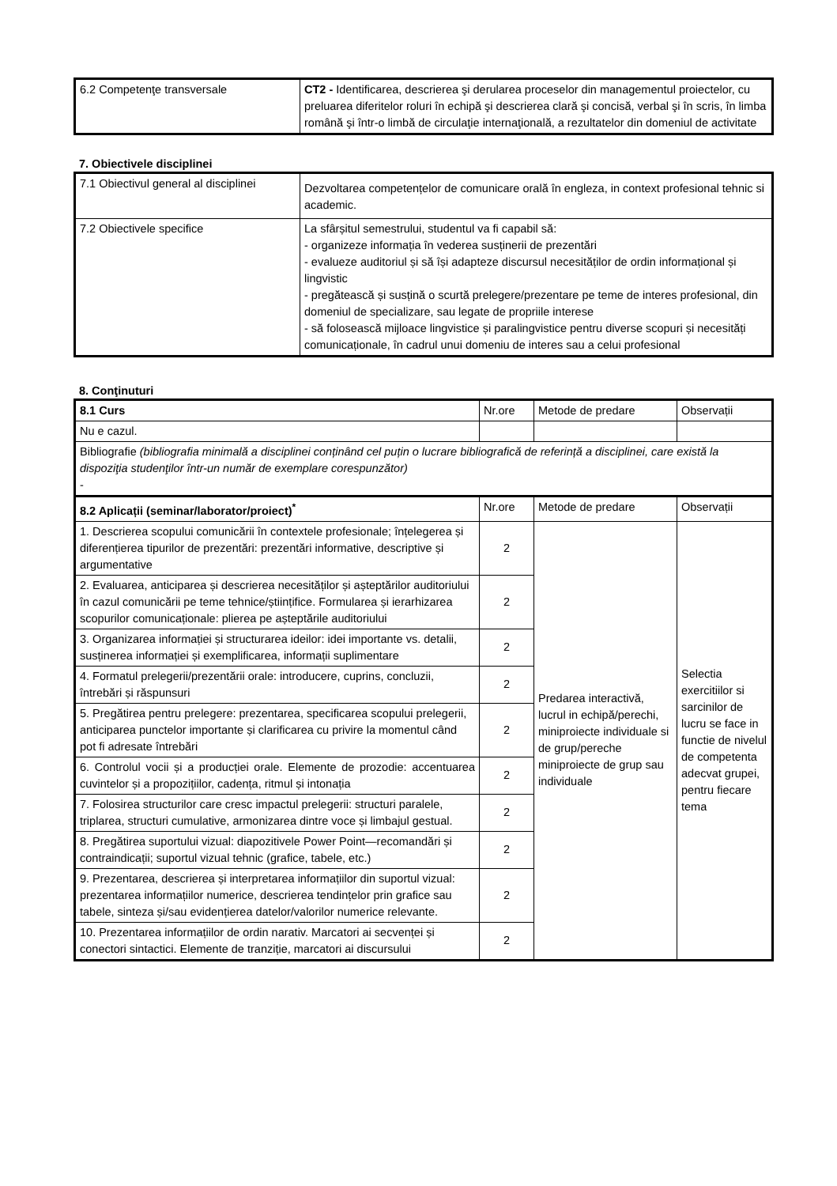| 6.2 Competenţe transversale | CT2 - Identificarea, descrierea şi derularea proceselor din managementul proiectelor, cu preluarea diferitelor roluri în echipă şi descrierea clară şi concisă, verbal şi în scris, în limba română şi într-o limbă de circulaţie internaţională, a rezultatelor din domeniul de activitate |
7. Obiectivele disciplinei
| 7.1 Obiectivul general al disciplinei | Dezvoltarea competențelor de comunicare orală în engleza, in context profesional tehnic si academic. |
| 7.2 Obiectivele specifice | La sfârșitul semestrului, studentul va fi capabil să: - organizeze informația în vederea susținerii de prezentări - evalueze auditoriul și să își adapteze discursul necesităților de ordin informațional și lingvistic - pregătească și susțină o scurtă prelegere/prezentare pe teme de interes profesional, din domeniul de specializare, sau legate de propriile interese - să folosească mijloace lingvistice și paralingvistice pentru diverse scopuri și necesități comunicaționale, în cadrul unui domeniu de interes sau a celui profesional |
8. Conţinuturi
| 8.1 Curs | Nr.ore | Metode de predare | Observații |
| Nu e cazul. | | | |
| Bibliografie (bibliografia minimală a disciplinei conținând cel puțin o lucrare bibliografică de referință a disciplinei, care există la dispoziţia studenţilor într-un număr de exemplare corespunzător) - | | | |
| 8.2 Aplicații (seminar/laborator/proiect)<sup>*</sup> | Nr.ore | Metode de predare | Observații |
| 1. Descrierea scopului comunicării în contextele profesionale; înțelegerea și diferențierea tipurilor de prezentări: prezentări informative, descriptive și argumentative | 2 | Predarea interactivă, lucrul in echipă/perechi, miniproiecte individuale si de grup/pereche miniproiecte de grup sau individuale | Selectia exercitiilor si sarcinilor de lucru se face in functie de nivelul de competenta adecvat grupei, pentru fiecare tema |
| 2. Evaluarea, anticiparea și descrierea necesităților și așteptărilor auditoriului în cazul comunicării pe teme tehnice/științifice. Formularea și ierarhizarea scopurilor comunicaționale: plierea pe așteptările auditoriului | 2 | | |
| 3. Organizarea informației și structurarea ideilor: idei importante vs. detalii, susținerea informației și exemplificarea, informații suplimentare | 2 | | |
| 4. Formatul prelegerii/prezentării orale: introducere, cuprins, concluzii, întrebări și răspunsuri | 2 | | |
| 5. Pregătirea pentru prelegere: prezentarea, specificarea scopului prelegerii, anticiparea punctelor importante și clarificarea cu privire la momentul când pot fi adresate întrebări | 2 | | |
| 6. Controlul vocii și a producției orale. Elemente de prozodie: accentuarea cuvintelor și a propozițiilor, cadența, ritmul și intonația | 2 | | |
| 7. Folosirea structurilor care cresc impactul prelegerii: structuri paralele, triplarea, structuri cumulative, armonizarea dintre voce și limbajul gestual. | 2 | | |
| 8. Pregătirea suportului vizual: diapozitivele Power Point—recomandări și contraindicații; suportul vizual tehnic (grafice, tabele, etc.) | 2 | | |
| 9. Prezentarea, descrierea și interpretarea informațiilor din suportul vizual: prezentarea informațiilor numerice, descrierea tendințelor prin grafice sau tabele, sinteza și/sau evidențierea datelor/valorilor numerice relevante. | 2 | | |
| 10. Prezentarea informațiilor de ordin narativ. Marcatori ai secvenței și conectori sintactici. Elemente de tranziție, marcatori ai discursului | 2 | | |